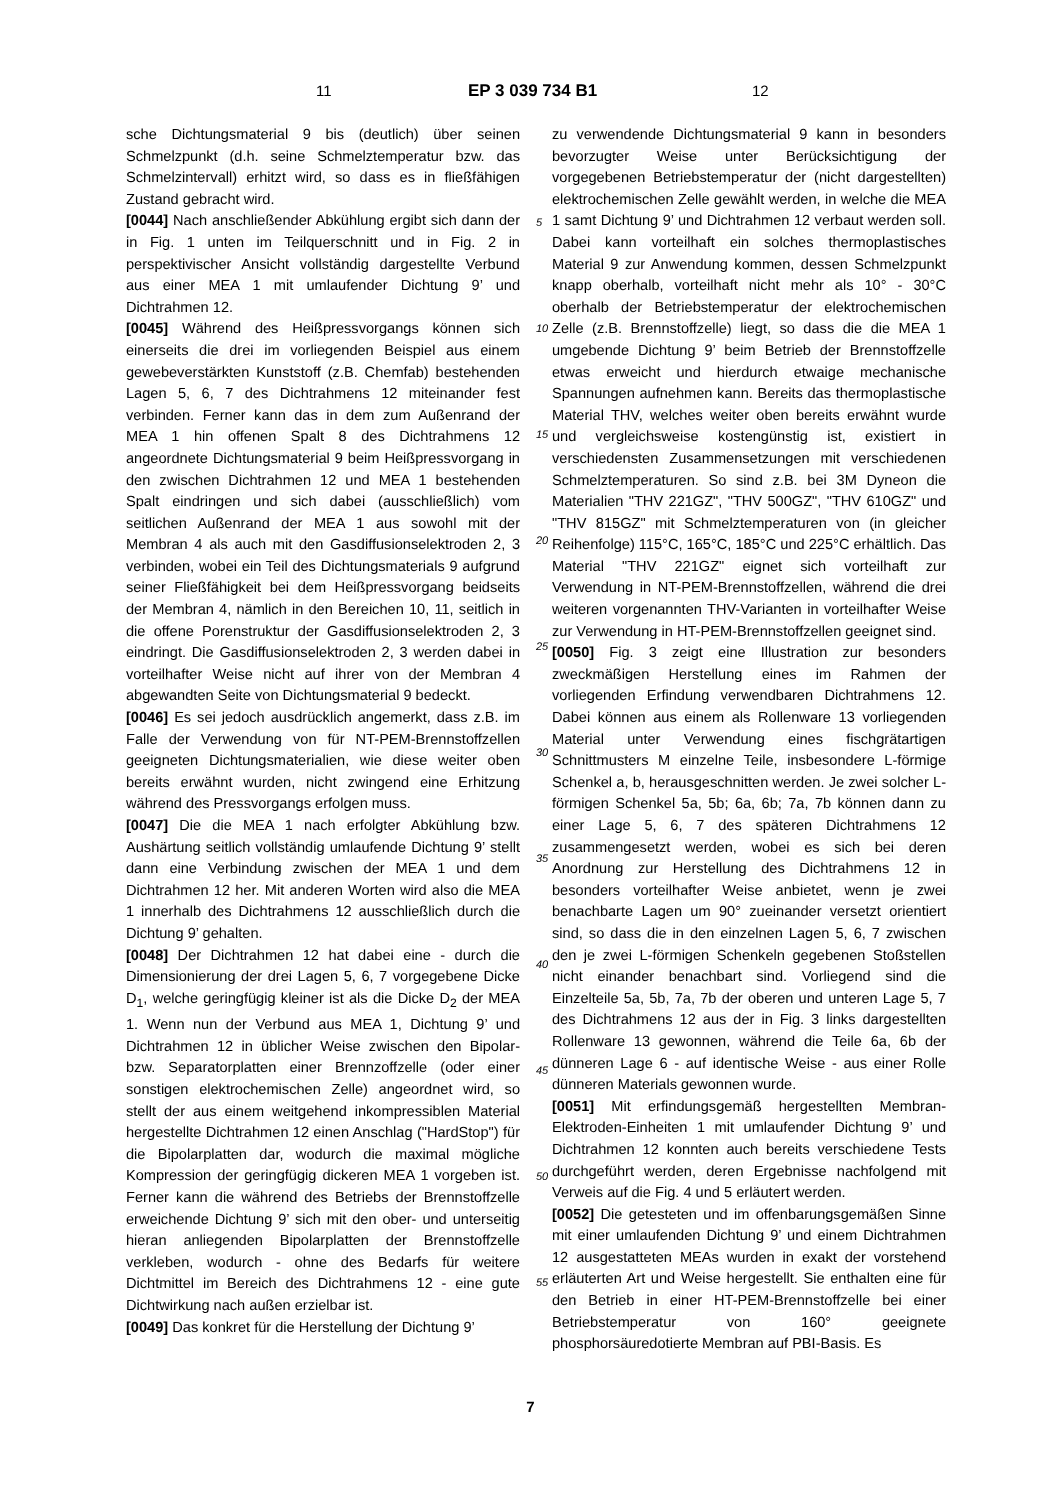11 EP 3 039 734 B1 12
sche Dichtungsmaterial 9 bis (deutlich) über seinen Schmelzpunkt (d.h. seine Schmelztemperatur bzw. das Schmelzintervall) erhitzt wird, so dass es in fließfähigen Zustand gebracht wird.
[0044] Nach anschließender Abkühlung ergibt sich dann der in Fig. 1 unten im Teilquerschnitt und in Fig. 2 in perspektivischer Ansicht vollständig dargestellte Verbund aus einer MEA 1 mit umlaufender Dichtung 9’ und Dichtrahmen 12.
[0045] Während des Heißpressvorgangs können sich einerseits die drei im vorliegenden Beispiel aus einem gewebeverstärkten Kunststoff (z.B. Chemfab) bestehenden Lagen 5, 6, 7 des Dichtrahmens 12 miteinander fest verbinden. Ferner kann das in dem zum Außenrand der MEA 1 hin offenen Spalt 8 des Dichtrahmens 12 angeordnete Dichtungsmaterial 9 beim Heißpressvorgang in den zwischen Dichtrahmen 12 und MEA 1 bestehenden Spalt eindringen und sich dabei (ausschließlich) vom seitlichen Außenrand der MEA 1 aus sowohl mit der Membran 4 als auch mit den Gasdiffusionselektroden 2, 3 verbinden, wobei ein Teil des Dichtungsmaterials 9 aufgrund seiner Fließfähigkeit bei dem Heißpressvorgang beidseits der Membran 4, nämlich in den Bereichen 10, 11, seitlich in die offene Porenstruktur der Gasdiffusionselektroden 2, 3 eindringt. Die Gasdiffusionselektroden 2, 3 werden dabei in vorteilhafter Weise nicht auf ihrer von der Membran 4 abgewandten Seite von Dichtungsmaterial 9 bedeckt.
[0046] Es sei jedoch ausdrücklich angemerkt, dass z.B. im Falle der Verwendung von für NT-PEM-Brennstoffzellen geeigneten Dichtungsmaterialien, wie diese weiter oben bereits erwähnt wurden, nicht zwingend eine Erhitzung während des Pressvorgangs erfolgen muss.
[0047] Die die MEA 1 nach erfolgter Abkühlung bzw. Aushärtung seitlich vollständig umlaufende Dichtung 9’ stellt dann eine Verbindung zwischen der MEA 1 und dem Dichtrahmen 12 her. Mit anderen Worten wird also die MEA 1 innerhalb des Dichtrahmens 12 ausschließlich durch die Dichtung 9’ gehalten.
[0048] Der Dichtrahmen 12 hat dabei eine - durch die Dimensionierung der drei Lagen 5, 6, 7 vorgegebene Dicke D<sub>1</sub>, welche geringfügig kleiner ist als die Dicke D<sub>2</sub> der MEA 1. Wenn nun der Verbund aus MEA 1, Dichtung 9’ und Dichtrahmen 12 in üblicher Weise zwischen den Bipolar- bzw. Separatorplatten einer Brennzoffzelle (oder einer sonstigen elektrochemischen Zelle) angeordnet wird, so stellt der aus einem weitgehend inkompressiblen Material hergestellte Dichtrahmen 12 einen Anschlag ("HardStop") für die Bipolarplatten dar, wodurch die maximal mögliche Kompression der geringfügig dickeren MEA 1 vorgeben ist. Ferner kann die während des Betriebs der Brennstoffzelle erweichende Dichtung 9’ sich mit den ober- und unterseitig hieran anliegenden Bipolarplatten der Brennstoffzelle verkleben, wodurch - ohne des Bedarfs für weitere Dichtmittel im Bereich des Dichtrahmens 12 - eine gute Dichtwirkung nach außen erzielbar ist.
[0049] Das konkret für die Herstellung der Dichtung 9’
zu verwendende Dichtungsmaterial 9 kann in besonders bevorzugter Weise unter Berücksichtigung der vorgegebenen Betriebstemperatur der (nicht dargestellten) elektrochemischen Zelle gewählt werden, in welche die MEA 1 samt Dichtung 9’ und Dichtrahmen 12 verbaut werden soll. Dabei kann vorteilhaft ein solches thermoplastisches Material 9 zur Anwendung kommen, dessen Schmelzpunkt knapp oberhalb, vorteilhaft nicht mehr als 10° - 30°C oberhalb der Betriebstemperatur der elektrochemischen Zelle (z.B. Brennstoffzelle) liegt, so dass die die MEA 1 umgebende Dichtung 9’ beim Betrieb der Brennstoffzelle etwas erweicht und hierdurch etwaige mechanische Spannungen aufnehmen kann. Bereits das thermoplastische Material THV, welches weiter oben bereits erwähnt wurde und vergleichsweise kostengünstig ist, existiert in verschiedensten Zusammensetzungen mit verschiedenen Schmelztemperaturen. So sind z.B. bei 3M Dyneon die Materialien "THV 221GZ", "THV 500GZ", "THV 610GZ" und "THV 815GZ" mit Schmelztemperaturen von (in gleicher Reihenfolge) 115°C, 165°C, 185°C und 225°C erhältlich. Das Material "THV 221GZ" eignet sich vorteilhaft zur Verwendung in NT-PEM-Brennstoffzellen, während die drei weiteren vorgenannten THV-Varianten in vorteilhafter Weise zur Verwendung in HT-PEM-Brennstoffzellen geeignet sind.
[0050] Fig. 3 zeigt eine Illustration zur besonders zweckmäßigen Herstellung eines im Rahmen der vorliegenden Erfindung verwendbaren Dichtrahmens 12. Dabei können aus einem als Rollenware 13 vorliegenden Material unter Verwendung eines fischgrätartigen Schnittmusters M einzelne Teile, insbesondere L-förmige Schenkel a, b, herausgeschnitten werden. Je zwei solcher L-förmigen Schenkel 5a, 5b; 6a, 6b; 7a, 7b können dann zu einer Lage 5, 6, 7 des späteren Dichtrahmens 12 zusammengesetzt werden, wobei es sich bei deren Anordnung zur Herstellung des Dichtrahmens 12 in besonders vorteilhafter Weise anbietet, wenn je zwei benachbarte Lagen um 90° zueinander versetzt orientiert sind, so dass die in den einzelnen Lagen 5, 6, 7 zwischen den je zwei L-förmigen Schenkeln gegebenen Stoßstellen nicht einander benachbart sind. Vorliegend sind die Einzelteile 5a, 5b, 7a, 7b der oberen und unteren Lage 5, 7 des Dichtrahmens 12 aus der in Fig. 3 links dargestellten Rollenware 13 gewonnen, während die Teile 6a, 6b der dünneren Lage 6 - auf identische Weise - aus einer Rolle dünneren Materials gewonnen wurde.
[0051] Mit erfindungsgemäß hergestellten Membran-Elektroden-Einheiten 1 mit umlaufender Dichtung 9’ und Dichtrahmen 12 konnten auch bereits verschiedene Tests durchgeführt werden, deren Ergebnisse nachfolgend mit Verweis auf die Fig. 4 und 5 erläutert werden.
[0052] Die getesteten und im offenbarungsgemäßen Sinne mit einer umlaufenden Dichtung 9’ und einem Dichtrahmen 12 ausgestatteten MEAs wurden in exakt der vorstehend erläuterten Art und Weise hergestellt. Sie enthalten eine für den Betrieb in einer HT-PEM-Brennstoffzelle bei einer Betriebstemperatur von 160° geeignete phosphorsäuredotierte Membran auf PBI-Basis. Es
5
10
15
20
25
30
35
40
45
50
55
7